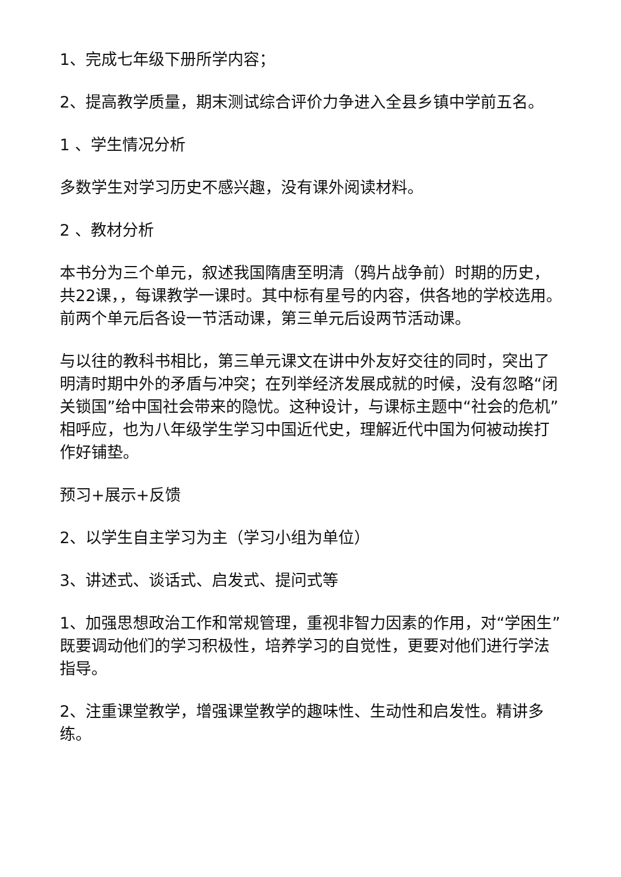1、完成七年级下册所学内容；
2、提高教学质量，期末测试综合评价力争进入全县乡镇中学前五名。
1 、学生情况分析
多数学生对学习历史不感兴趣，没有课外阅读材料。
2 、教材分析
本书分为三个单元，叙述我国隋唐至明清（鸦片战争前）时期的历史，共22课，，每课教学一课时。其中标有星号的内容，供各地的学校选用。前两个单元后各设一节活动课，第三单元后设两节活动课。
与以往的教科书相比，第三单元课文在讲中外友好交往的同时，突出了明清时期中外的矛盾与冲突；在列举经济发展成就的时候，没有忽略“闭关锁国”给中国社会带来的隐忧。这种设计，与课标主题中“社会的危机”相呼应，也为八年级学生学习中国近代史，理解近代中国为何被动挨打作好铺垫。
预习+展示+反馈
2、以学生自主学习为主（学习小组为单位）
3、讲述式、谈话式、启发式、提问式等
1、加强思想政治工作和常规管理，重视非智力因素的作用，对“学困生”既要调动他们的学习积极性，培养学习的自觉性，更要对他们进行学法指导。
2、注重课堂教学，增强课堂教学的趣味性、生动性和启发性。精讲多练。